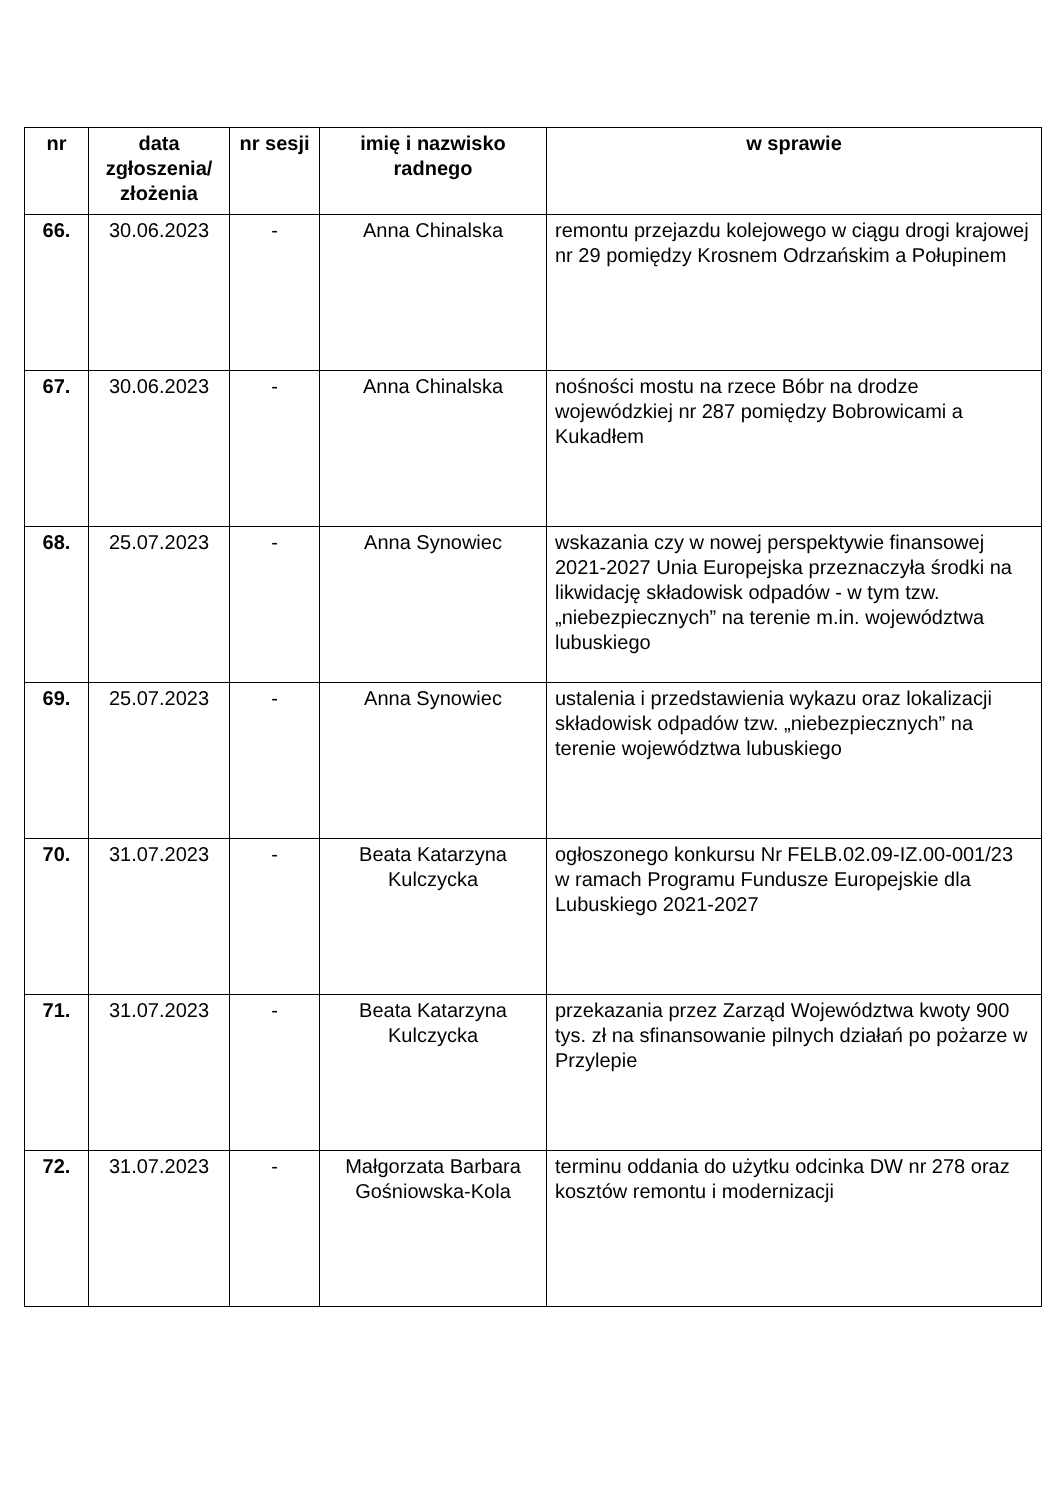| nr | data zgłoszenia/ złożenia | nr sesji | imię i nazwisko radnego | w sprawie |
| --- | --- | --- | --- | --- |
| 66. | 30.06.2023 | - | Anna Chinalska | remontu przejazdu kolejowego w ciągu drogi krajowej nr 29 pomiędzy Krosnem Odrzańskim a Połupinem |
| 67. | 30.06.2023 | - | Anna Chinalska | nośności mostu na rzece Bóbr na drodze wojewódzkiej nr 287 pomiędzy Bobrowicami a Kukadłem |
| 68. | 25.07.2023 | - | Anna Synowiec | wskazania czy w nowej perspektywie finansowej 2021-2027 Unia Europejska przeznaczyła środki na likwidację składowisk odpadów - w tym tzw. „niebezpiecznych” na terenie m.in. województwa lubuskiego |
| 69. | 25.07.2023 | - | Anna Synowiec | ustalenia i przedstawienia wykazu oraz lokalizacji składowisk odpadów tzw. „niebezpiecznych” na terenie województwa lubuskiego |
| 70. | 31.07.2023 | - | Beata Katarzyna Kulczycka | ogłoszonego konkursu Nr FELB.02.09-IZ.00-001/23 w ramach Programu Fundusze Europejskie dla Lubuskiego 2021-2027 |
| 71. | 31.07.2023 | - | Beata Katarzyna Kulczycka | przekazania przez Zarząd Województwa kwoty 900 tys. zł na sfinansowanie pilnych działań po pożarze w Przylepie |
| 72. | 31.07.2023 | - | Małgorzata Barbara Gośniowska-Kola | terminu oddania do użytku odcinka DW nr 278 oraz kosztów remontu i modernizacji |